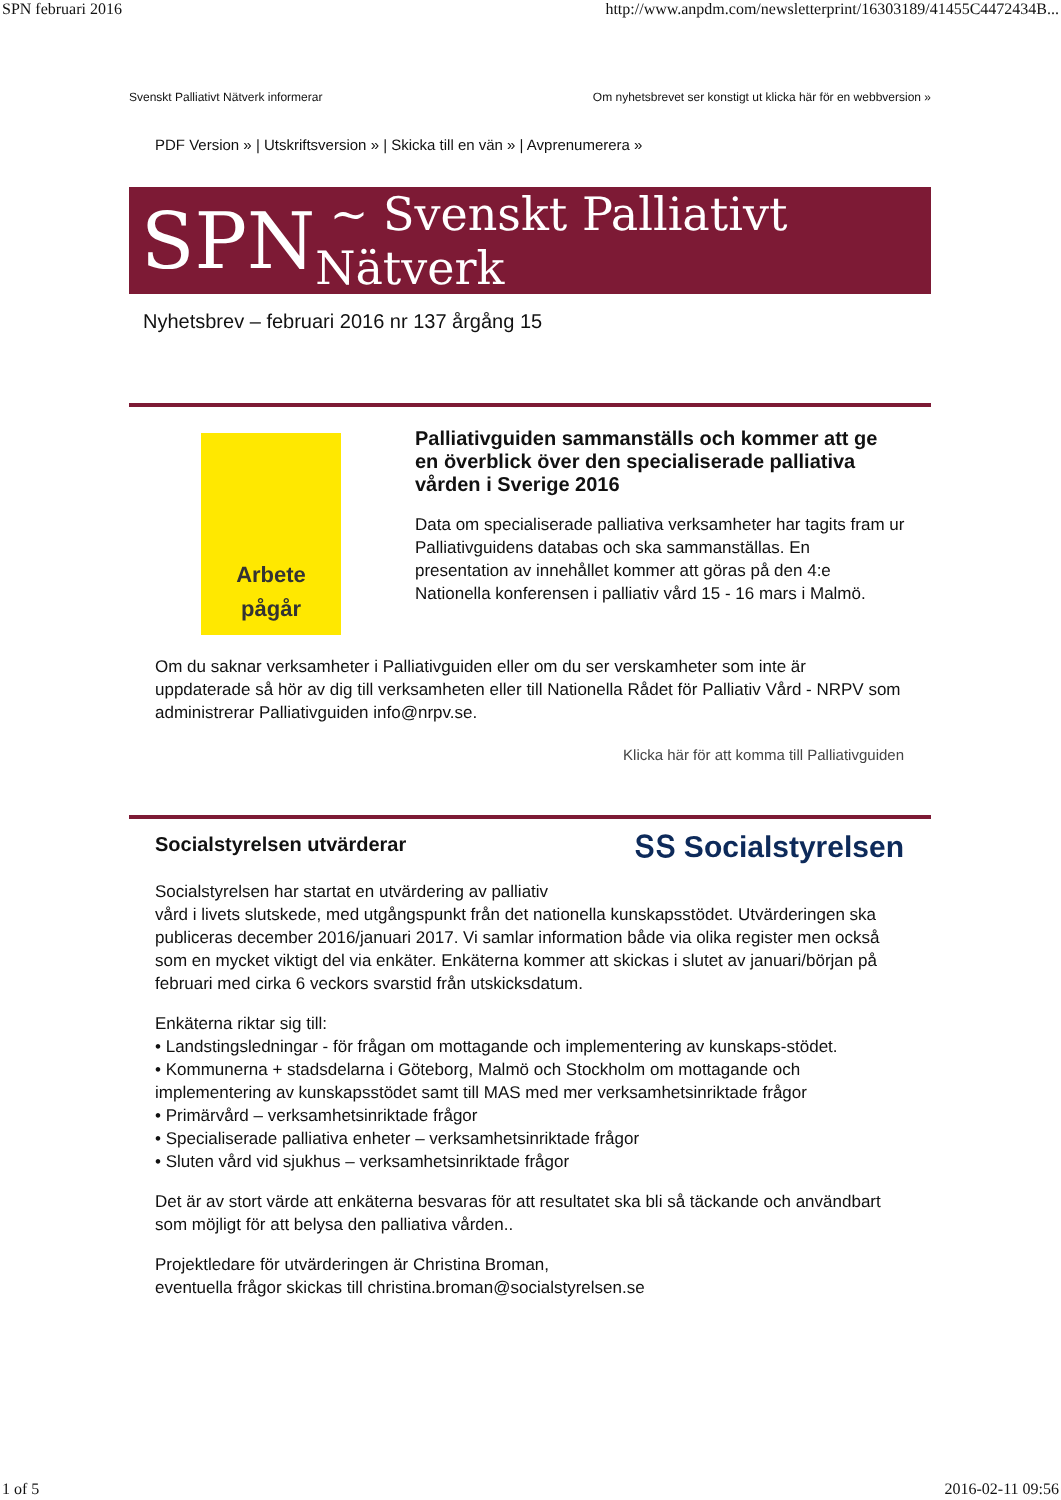SPN februari 2016 http://www.anpdm.com/newsletterprint/16303189/41455C4472434B...
Svenskt Palliativt Nätverk informerar Om nyhetsbrevet ser konstigt ut klicka här för en webbversion »
PDF Version » | Utskriftsversion » | Skicka till en vän » | Avprenumerera »
SPN ~ Svenskt Palliativt Nätverk
Nyhetsbrev – februari 2016 nr 137 årgång 15
Arbete
pågår
Palliativguiden sammanställs och kommer att ge en överblick över den specialiserade palliativa vården i Sverige 2016
Data om specialiserade palliativa verksamheter har tagits fram ur Palliativguidens databas och ska sammanställas. En presentation av innehållet kommer att göras på den 4:e Nationella konferensen i palliativ vård 15 - 16 mars i Malmö.
Om du saknar verksamheter i Palliativguiden eller om du ser verskamheter som inte är uppdaterade så hör av dig till verksamheten eller till Nationella Rådet för Palliativ Vård - NRPV som administrerar Palliativguiden info@nrpv.se.
Klicka här för att komma till Palliativguiden
Socialstyrelsen utvärderar
ՏՏ Socialstyrelsen
Socialstyrelsen har startat en utvärdering av palliativ
vård i livets slutskede, med utgångspunkt från det nationella kunskapsstödet. Utvärderingen ska publiceras december 2016/januari 2017. Vi samlar information både via olika register men också som en mycket viktigt del via enkäter. Enkäterna kommer att skickas i slutet av januari/början på februari med cirka 6 veckors svarstid från utskicksdatum.
Enkäterna riktar sig till:
• Landstingsledningar - för frågan om mottagande och implementering av kunskaps-stödet.
• Kommunerna + stadsdelarna i Göteborg, Malmö och Stockholm om mottagande och implementering av kunskapsstödet samt till MAS med mer verksamhetsinriktade frågor
• Primärvård – verksamhetsinriktade frågor
• Specialiserade palliativa enheter – verksamhetsinriktade frågor
• Sluten vård vid sjukhus – verksamhetsinriktade frågor
Det är av stort värde att enkäterna besvaras för att resultatet ska bli så täckande och användbart som möjligt för att belysa den palliativa vården..
Projektledare för utvärderingen är Christina Broman,
eventuella frågor skickas till christina.broman@socialstyrelsen.se
1 of 5 2016-02-11 09:56